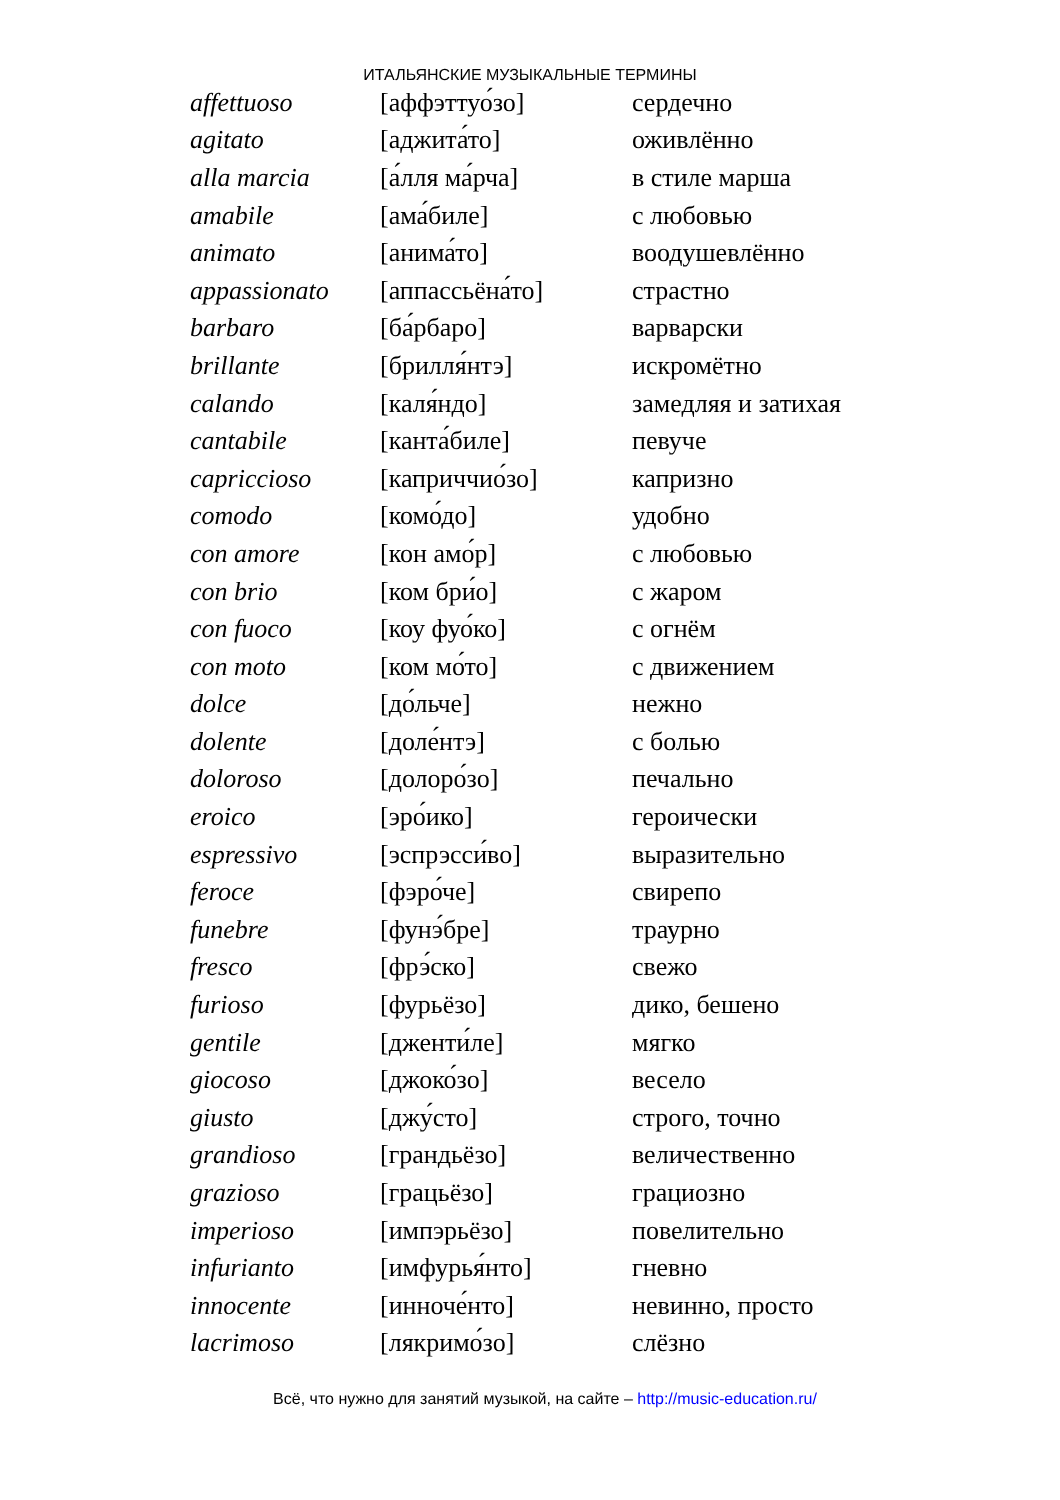ИТАЛЬЯНСКИЕ МУЗЫКАЛЬНЫЕ ТЕРМИНЫ
| affettuoso | [аффэттуо́зо] | сердечно |
| agitato | [аджита́то] | оживлённо |
| alla marcia | [а́лля ма́рча] | в стиле марша |
| amabile | [ама́биле] | с любовью |
| animato | [анима́то] | воодушевлённо |
| appassionato | [аппассьёна́то] | страстно |
| barbaro | [ба́рбаро] | варварски |
| brillante | [брилля́нтэ] | искромётно |
| calando | [каля́ндо] | замедляя и затихая |
| cantabile | [канта́биле] | певуче |
| capriccioso | [каприччио́зо] | капризно |
| comodo | [комо́до] | удобно |
| con amore | [кон амо́р] | с любовью |
| con brio | [ком бри́о] | с жаром |
| con fuoco | [коу фуо́ко] | с огнём |
| con moto | [ком мо́то] | с движением |
| dolce | [до́льче] | нежно |
| dolente | [доле́нтэ] | с болью |
| doloroso | [долоро́зо] | печально |
| eroico | [эро́ико] | героически |
| espressivo | [эспрэсси́во] | выразительно |
| feroce | [фэро́че] | свирепо |
| funebre | [фунэ́бре] | траурно |
| fresco | [фрэ́ско] | свежо |
| furioso | [фурьёзо] | дико, бешено |
| gentile | [дженти́ле] | мягко |
| giocoso | [джоко́зо] | весело |
| giusto | [джу́сто] | строго, точно |
| grandioso | [грандьёзо] | величественно |
| grazioso | [грацьёзо] | грациозно |
| imperioso | [импэрьёзо] | повелительно |
| infurianto | [имфурья́нто] | гневно |
| innocente | [инноче́нто] | невинно, просто |
| lacrimoso | [лякримо́зо] | слёзно |
Всё, что нужно для занятий музыкой, на сайте – http://music-education.ru/